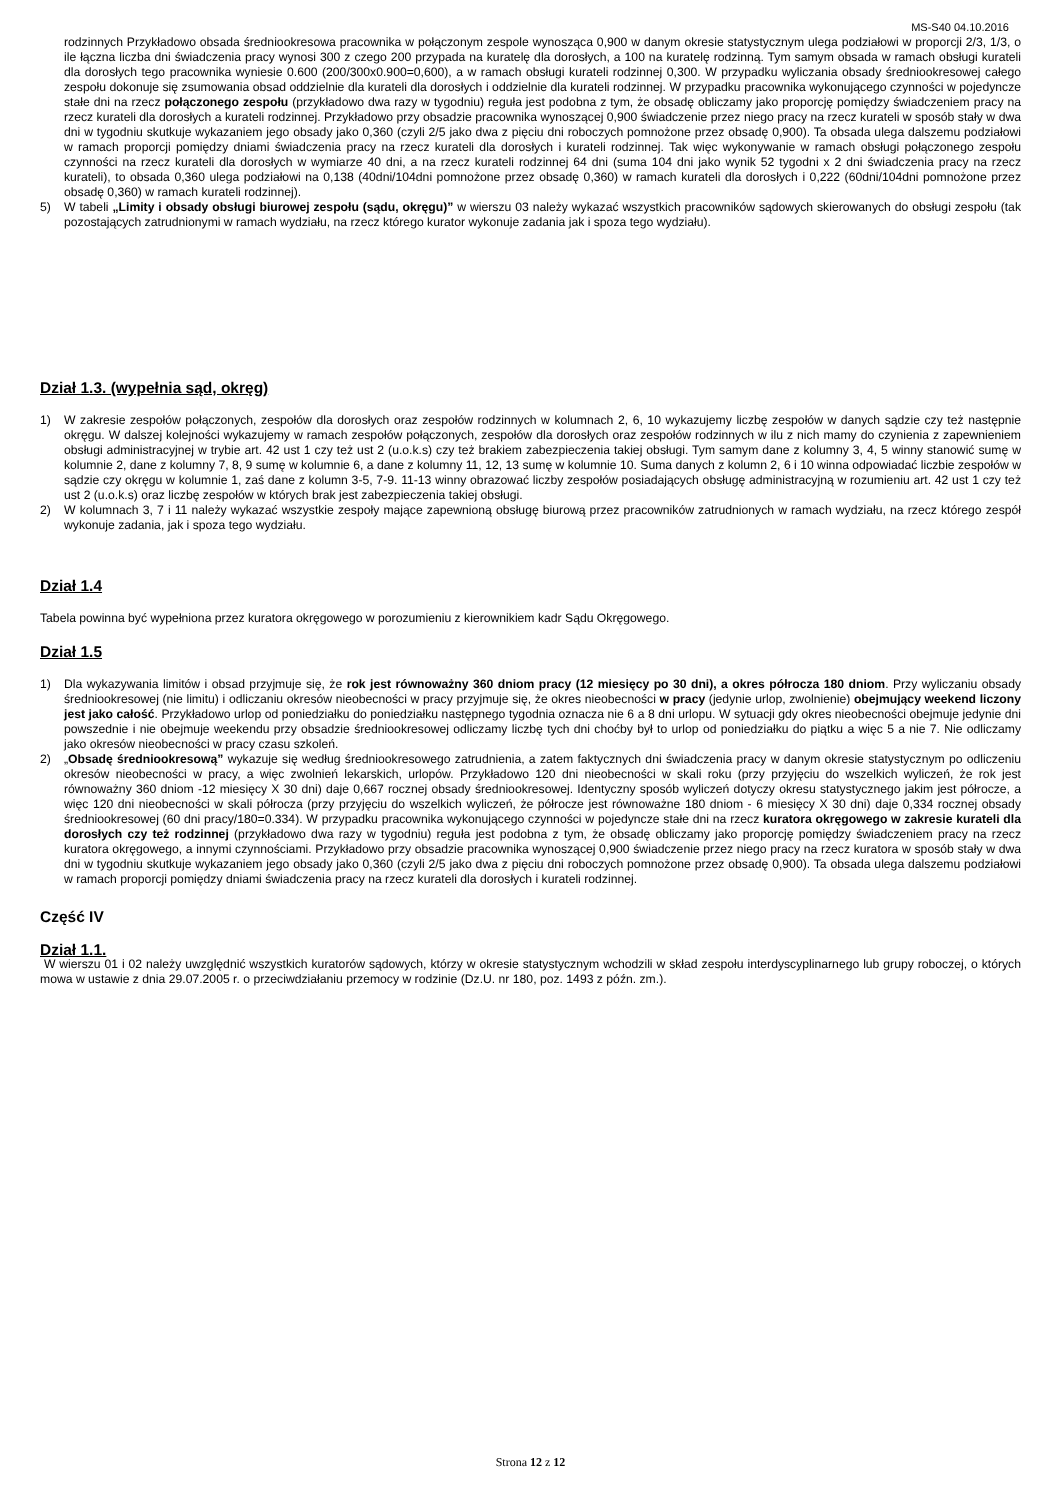MS-S40 04.10.2016
rodzinnych Przykładowo obsada średniookresowa pracownika w połączonym zespole wynosząca 0,900 w danym okresie statystycznym ulega podziałowi w proporcji 2/3, 1/3, o ile łączna liczba dni świadczenia pracy wynosi 300 z czego 200 przypada na kuratelę dla dorosłych, a 100 na kuratelę rodzinną. Tym samym obsada w ramach obsługi kurateli dla dorosłych tego pracownika wyniesie 0.600 (200/300x0.900=0,600), a w ramach obsługi kurateli rodzinnej 0,300. W przypadku wyliczania obsady średniookresowej całego zespołu dokonuje się zsumowania obsad oddzielnie dla kurateli dla dorosłych i oddzielnie dla kurateli rodzinnej. W przypadku pracownika wykonującego czynności w pojedyncze stałe dni na rzecz połączonego zespołu (przykładowo dwa razy w tygodniu) reguła jest podobna z tym, że obsadę obliczamy jako proporcję pomiędzy świadczeniem pracy na rzecz kurateli dla dorosłych a kurateli rodzinnej. Przykładowo przy obsadzie pracownika wynoszącej 0,900 świadczenie przez niego pracy na rzecz kurateli w sposób stały w dwa dni w tygodniu skutkuje wykazaniem jego obsady jako 0,360 (czyli 2/5 jako dwa z pięciu dni roboczych pomnożone przez obsadę 0,900). Ta obsada ulega dalszemu podziałowi w ramach proporcji pomiędzy dniami świadczenia pracy na rzecz kurateli dla dorosłych i kurateli rodzinnej. Tak więc wykonywanie w ramach obsługi połączonego zespołu czynności na rzecz kurateli dla dorosłych w wymiarze 40 dni, a na rzecz kurateli rodzinnej 64 dni (suma 104 dni jako wynik 52 tygodni x 2 dni świadczenia pracy na rzecz kurateli), to obsada 0,360 ulega podziałowi na 0,138 (40dni/104dni pomnożone przez obsadę 0,360) w ramach kurateli dla dorosłych i 0,222 (60dni/104dni pomnożone przez obsadę 0,360) w ramach kurateli rodzinnej).
5) W tabeli „Limity i obsady obsługi biurowej zespołu (sądu, okręgu)” w wierszu 03 należy wykazać wszystkich pracowników sądowych skierowanych do obsługi zespołu (tak pozostających zatrudnionymi w ramach wydziału, na rzecz którego kurator wykonuje zadania jak i spoza tego wydziału).
Dział 1.3. (wypełnia sąd, okręg)
1) W zakresie zespołów połączonych, zespołów dla dorosłych oraz zespołów rodzinnych w kolumnach 2, 6, 10 wykazujemy liczbę zespołów w danych sądzie czy też następnie okręgu. W dalszej kolejności wykazujemy w ramach zespołów połączonych, zespołów dla dorosłych oraz zespołów rodzinnych w ilu z nich mamy do czynienia z zapewnieniem obsługi administracyjnej w trybie art. 42 ust 1 czy też ust 2 (u.o.k.s) czy też brakiem zabezpieczenia takiej obsługi. Tym samym dane z kolumny 3, 4, 5 winny stanowić sumę w kolumnie 2, dane z kolumny 7, 8, 9 sumę w kolumnie 6, a dane z kolumny 11, 12, 13 sumę w kolumnie 10. Suma danych z kolumn 2, 6 i 10 winna odpowiadać liczbie zespołów w sądzie czy okręgu w kolumnie 1, zaś dane z kolumn 3-5, 7-9. 11-13 winny obrazować liczby zespołów posiadających obsługę administracyjną w rozumieniu art. 42 ust 1 czy też ust 2 (u.o.k.s) oraz liczbę zespołów w których brak jest zabezpieczenia takiej obsługi.
2) W kolumnach 3, 7 i 11 należy wykazać wszystkie zespoły mające zapewnioną obsługę biurową przez pracowników zatrudnionych w ramach wydziału, na rzecz którego zespół wykonuje zadania, jak i spoza tego wydziału.
Dział 1.4
Tabela powinna być wypełniona przez kuratora okręgowego w porozumieniu z kierownikiem kadr Sądu Okręgowego.
Dział 1.5
1) Dla wykazywania limitów i obsad przyjmuje się, że rok jest równoważny 360 dniom pracy (12 miesięcy po 30 dni), a okres półrocza 180 dniom. Przy wyliczaniu obsady średniookresowej (nie limitu) i odliczaniu okresów nieobecności w pracy przyjmuje się, że okres nieobecności w pracy (jedynie urlop, zwolnienie) obejmujący weekend liczony jest jako całość. Przykładowo urlop od poniedziałku do poniedziałku następnego tygodnia oznacza nie 6 a 8 dni urlopu. W sytuacji gdy okres nieobecności obejmuje jedynie dni powszednie i nie obejmuje weekendu przy obsadzie średniookresowej odliczamy liczbę tych dni choćby był to urlop od poniedziałku do piątku a więc 5 a nie 7. Nie odliczamy jako okresów nieobecności w pracy czasu szkoleń.
2) „Obsadę średniookresową” wykazuje się według średniookresowego zatrudnienia, a zatem faktycznych dni świadczenia pracy w danym okresie statystycznym po odliczeniu okresów nieobecności w pracy, a więc zwolnień lekarskich, urlopów. Przykładowo 120 dni nieobecności w skali roku (przy przyjęciu do wszelkich wyliczeń, że rok jest równoważny 360 dniom -12 miesięcy X 30 dni) daje 0,667 rocznej obsady średniookresowej. Identyczny sposób wyliczeń dotyczy okresu statystycznego jakim jest półrocze, a więc 120 dni nieobecności w skali półrocza (przy przyjęciu do wszelkich wyliczeń, że półrocze jest równoważne 180 dniom - 6 miesięcy X 30 dni) daje 0,334 rocznej obsady średniookresowej (60 dni pracy/180=0.334). W przypadku pracownika wykonującego czynności w pojedyncze stałe dni na rzecz kuratora okręgowego w zakresie kurateli dla dorosłych czy też rodzinnej (przykładowo dwa razy w tygodniu) reguła jest podobna z tym, że obsadę obliczamy jako proporcję pomiędzy świadczeniem pracy na rzecz kuratora okręgowego, a innymi czynnościami. Przykładowo przy obsadzie pracownika wynoszącej 0,900 świadczenie przez niego pracy na rzecz kuratora w sposób stały w dwa dni w tygodniu skutkuje wykazaniem jego obsady jako 0,360 (czyli 2/5 jako dwa z pięciu dni roboczych pomnożone przez obsadę 0,900). Ta obsada ulega dalszemu podziałowi w ramach proporcji pomiędzy dniami świadczenia pracy na rzecz kurateli dla dorosłych i kurateli rodzinnej.
Część IV
Dział 1.1.
W wierszu 01 i 02 należy uwzględnić wszystkich kuratorów sądowych, którzy w okresie statystycznym wchodzili w skład zespołu interdyscyplinarnego lub grupy roboczej, o których mowa w ustawie z dnia 29.07.2005 r. o przeciwdziałaniu przemocy w rodzinie (Dz.U. nr 180, poz. 1493 z późn. zm.).
Strona 12 z 12